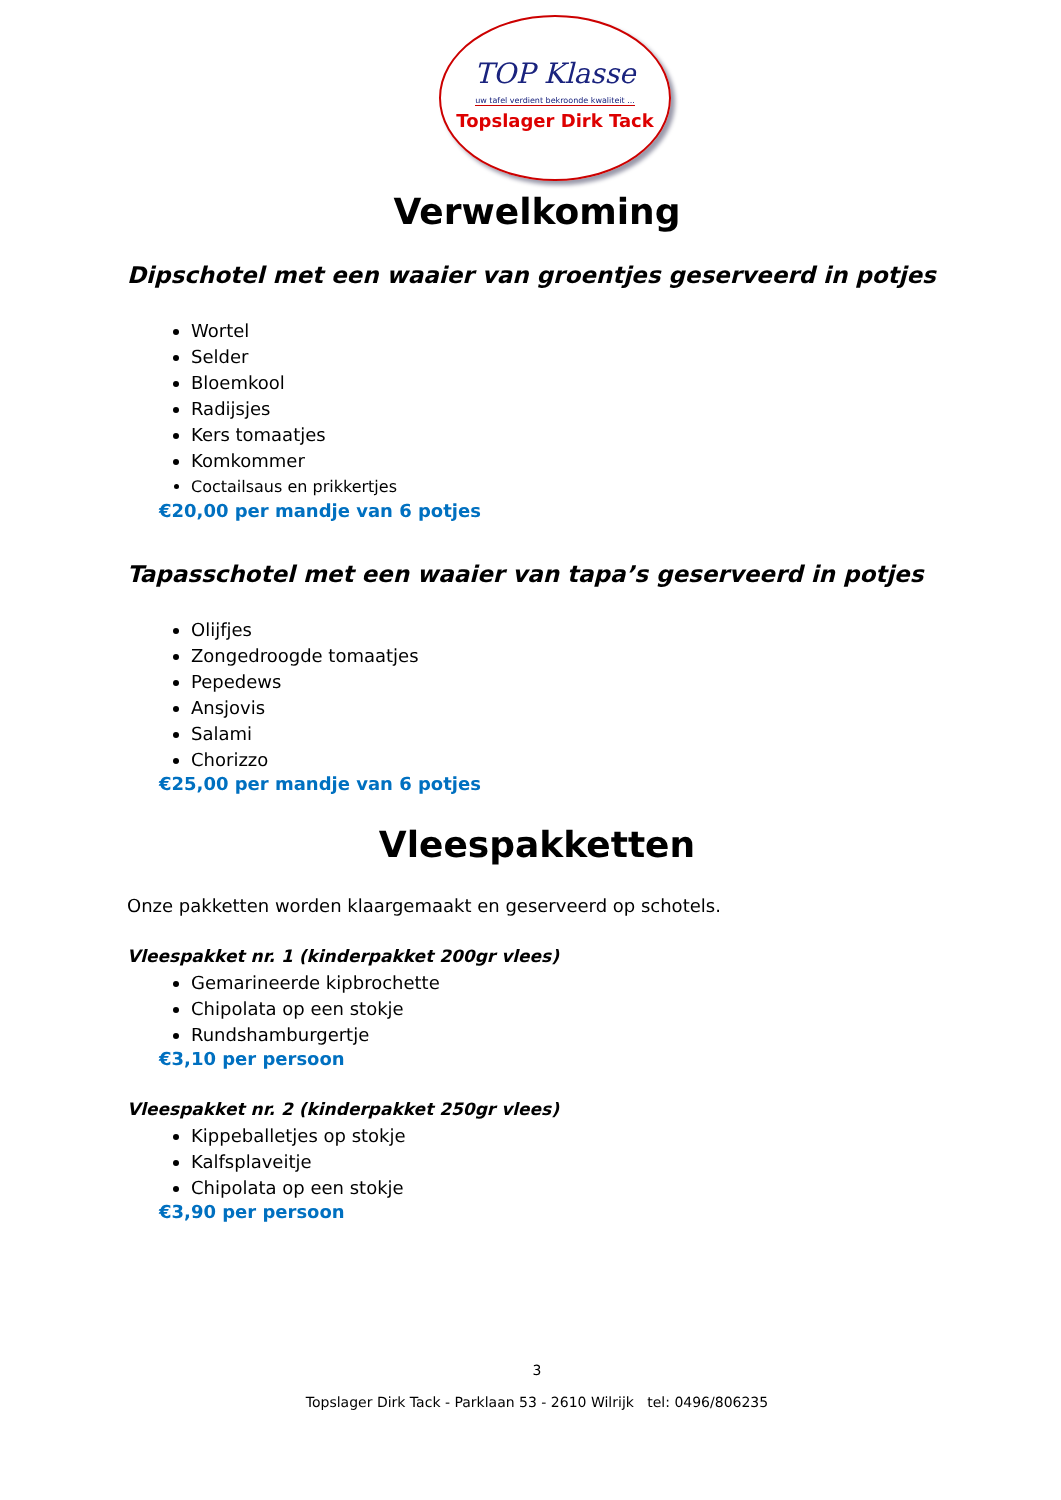TOP Klasse
uw tafel verdient bekroonde kwaliteit ...
Topslager Dirk Tack
Verwelkoming
Dipschotel met een waaier van groentjes geserveerd in potjes
Wortel
Selder
Bloemkool
Radijsjes
Kers tomaatjes
Komkommer
Coctailsaus en prikkertjes
€20,00 per mandje van 6 potjes
Tapasschotel met een waaier van tapa’s geserveerd in potjes
Olijfjes
Zongedroogde tomaatjes
Pepedews
Ansjovis
Salami
Chorizzo
€25,00 per mandje van 6 potjes
Vleespakketten
Onze pakketten worden klaargemaakt en geserveerd op schotels.
Vleespakket nr. 1 (kinderpakket 200gr vlees)
Gemarineerde kipbrochette
Chipolata op een stokje
Rundshamburgertje
€3,10 per persoon
Vleespakket nr. 2 (kinderpakket 250gr vlees)
Kippeballetjes op stokje
Kalfsplaveitje
Chipolata op een stokje
€3,90 per persoon
3
Topslager Dirk Tack - Parklaan 53 - 2610 Wilrijk tel: 0496/806235